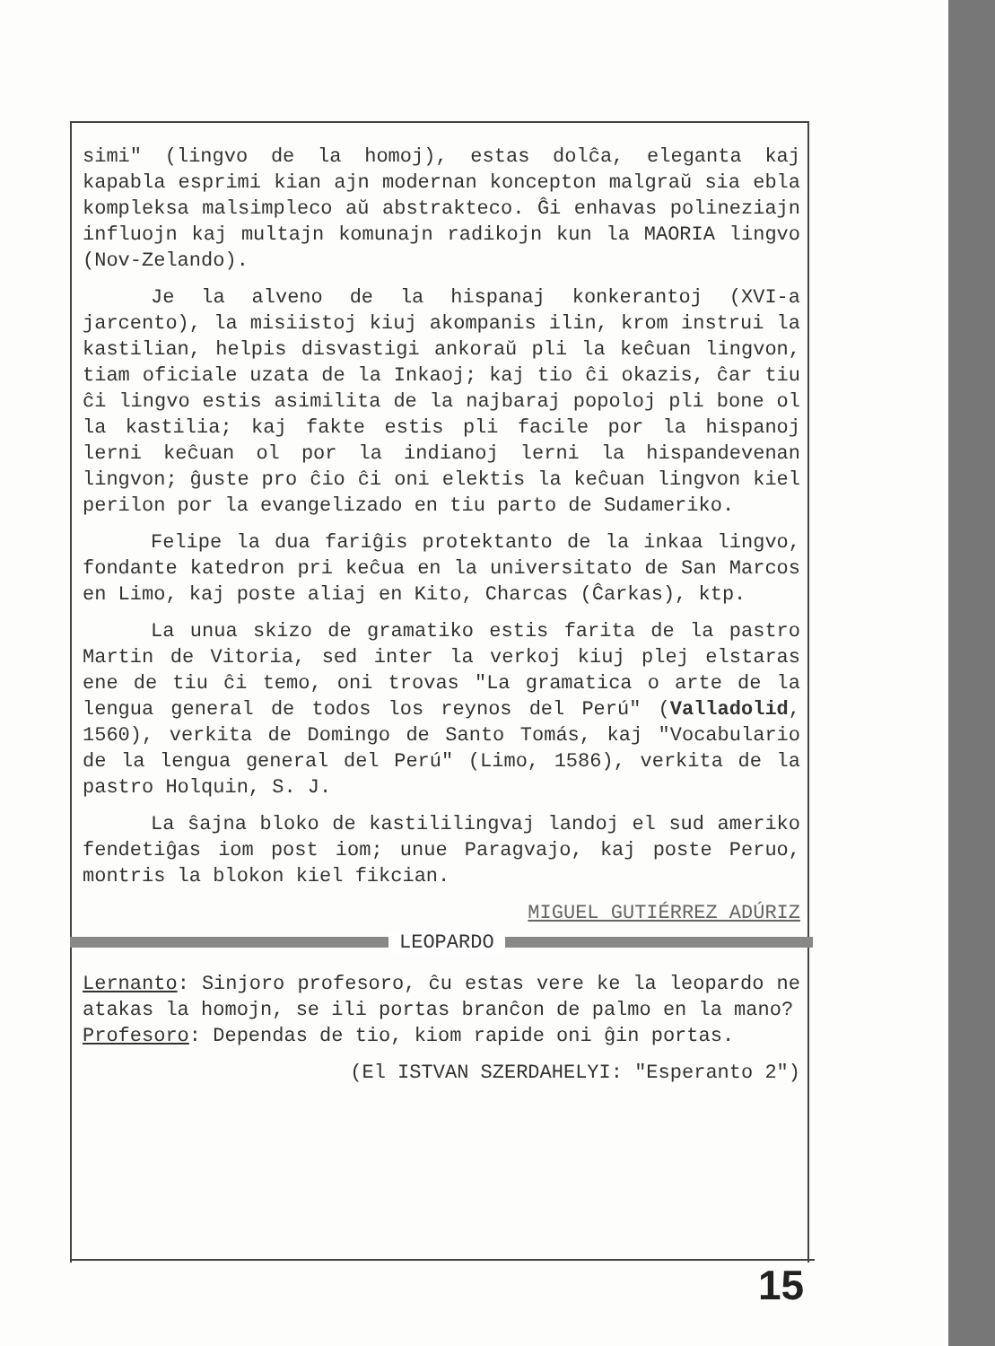simi" (lingvo de la homoj), estas dolĉa, eleganta kaj kapabla esprimi kian ajn modernan koncepton malgraŭ sia ebla kompleksa malsimpleco aŭ abstrakteco. Ĝi enhavas polineziajn influojn kaj multajn komunajn radikojn kun la MAORIA lingvo (Nov-Zelando).
Je la alveno de la hispanaj konkerantoj (XVI-a jarcento), la misiistoj kiuj akompanis ilin, krom instrui la kastilian, helpis disvastigi ankoraŭ pli la keĉuan lingvon, tiam oficiale uzata de la Inkaoj; kaj tio ĉi okazis, ĉar tiu ĉi lingvo estis asimilita de la najbaraj popoloj pli bone ol la kastilia; kaj fakte estis pli facile por la hispanoj lerni keĉuan ol por la indianoj lerni la hispandevenan lingvon; ĝuste pro ĉio ĉi oni elektis la keĉuan lingvon kiel perilon por la evangelizado en tiu parto de Sudameriko.
Felipe la dua fariĝis protektanto de la inkaa lingvo, fondante katedron pri keĉua en la universitato de San Marcos en Limo, kaj poste aliaj en Kito, Charcas (Ĉarkas), ktp.
La unua skizo de gramatiko estis farita de la pastro Martin de Vitoria, sed inter la verkoj kiuj plej elstaras ene de tiu ĉi temo, oni trovas "La gramatica o arte de la lengua general de todos los reynos del Perú" (Valladolid, 1560), verkita de Domingo de Santo Tomás, kaj "Vocabulario de la lengua general del Perú" (Limo, 1586), verkita de la pastro Holquin, S. J.
La ŝajna bloko de kastililingvaj landoj el sud ameriko fendetiĝas iom post iom; unue Paragvajo, kaj poste Peruo, montris la blokon kiel fikcian.
MIGUEL GUTIÉRREZ ADÚRIZ
LEOPARDO
Lernanto: Sinjoro profesoro, ĉu estas vere ke la leopardo ne atakas la homojn, se ili portas branĉon de palmo en la mano?
Profesoro: Dependas de tio, kiom rapide oni ĝin portas.
(El ISTVAN SZERDAHELYI: "Esperanto 2")
15